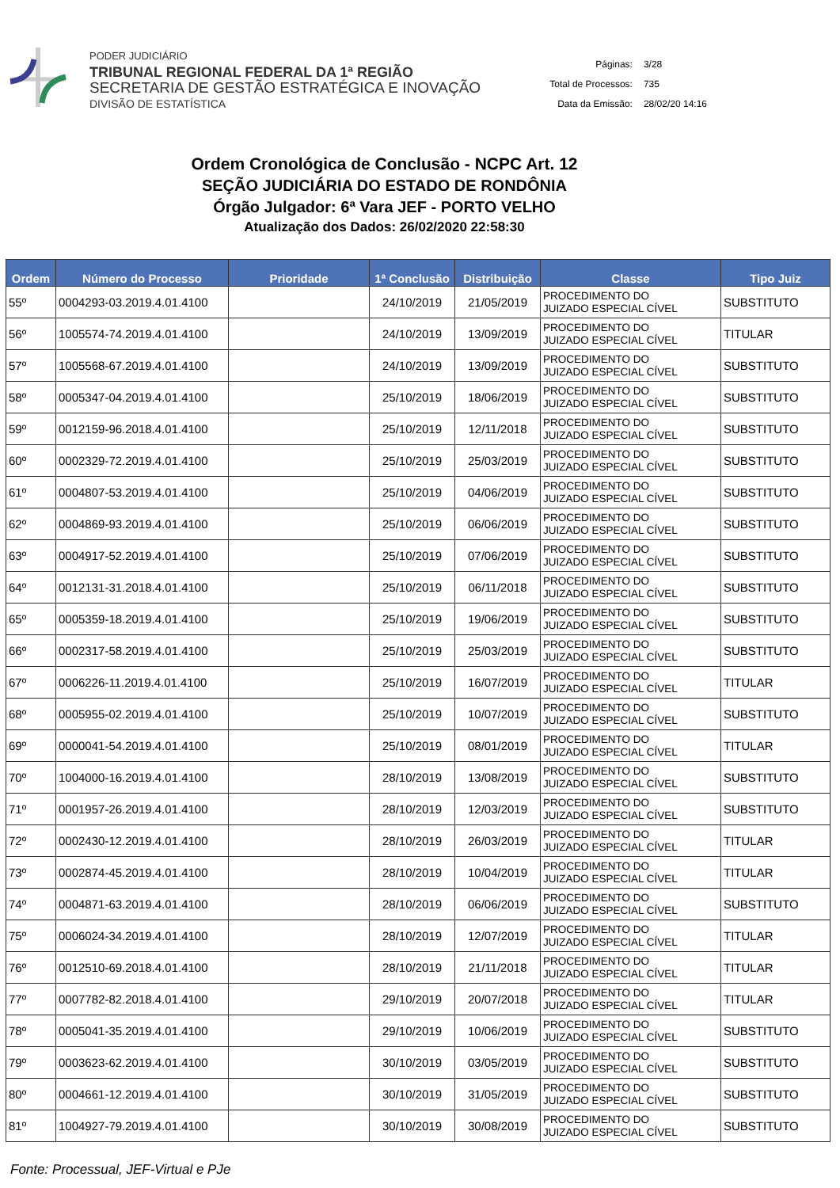PODER JUDICIÁRIO
TRIBUNAL REGIONAL FEDERAL DA 1ª REGIÃO
SECRETARIA DE GESTÃO ESTRATÉGICA E INOVAÇÃO
DIVISÃO DE ESTATÍSTICA
| Páginas: | 3/28 |
| Total de Processos: | 735 |
| Data da Emissão: | 28/02/20 14:16 |
Ordem Cronológica de Conclusão - NCPC Art. 12
SEÇÃO JUDICIÁRIA DO ESTADO DE RONDÔNIA
Órgão Julgador: 6ª Vara JEF - PORTO VELHO
Atualização dos Dados: 26/02/2020 22:58:30
| Ordem | Número do Processo | Prioridade | 1ª Conclusão | Distribuição | Classe | Tipo Juiz |
| --- | --- | --- | --- | --- | --- | --- |
| 55º | 0004293-03.2019.4.01.4100 | | 24/10/2019 | 21/05/2019 | PROCEDIMENTO DO JUIZADO ESPECIAL CÍVEL | SUBSTITUTO |
| 56º | 1005574-74.2019.4.01.4100 | | 24/10/2019 | 13/09/2019 | PROCEDIMENTO DO JUIZADO ESPECIAL CÍVEL | TITULAR |
| 57º | 1005568-67.2019.4.01.4100 | | 24/10/2019 | 13/09/2019 | PROCEDIMENTO DO JUIZADO ESPECIAL CÍVEL | SUBSTITUTO |
| 58º | 0005347-04.2019.4.01.4100 | | 25/10/2019 | 18/06/2019 | PROCEDIMENTO DO JUIZADO ESPECIAL CÍVEL | SUBSTITUTO |
| 59º | 0012159-96.2018.4.01.4100 | | 25/10/2019 | 12/11/2018 | PROCEDIMENTO DO JUIZADO ESPECIAL CÍVEL | SUBSTITUTO |
| 60º | 0002329-72.2019.4.01.4100 | | 25/10/2019 | 25/03/2019 | PROCEDIMENTO DO JUIZADO ESPECIAL CÍVEL | SUBSTITUTO |
| 61º | 0004807-53.2019.4.01.4100 | | 25/10/2019 | 04/06/2019 | PROCEDIMENTO DO JUIZADO ESPECIAL CÍVEL | SUBSTITUTO |
| 62º | 0004869-93.2019.4.01.4100 | | 25/10/2019 | 06/06/2019 | PROCEDIMENTO DO JUIZADO ESPECIAL CÍVEL | SUBSTITUTO |
| 63º | 0004917-52.2019.4.01.4100 | | 25/10/2019 | 07/06/2019 | PROCEDIMENTO DO JUIZADO ESPECIAL CÍVEL | SUBSTITUTO |
| 64º | 0012131-31.2018.4.01.4100 | | 25/10/2019 | 06/11/2018 | PROCEDIMENTO DO JUIZADO ESPECIAL CÍVEL | SUBSTITUTO |
| 65º | 0005359-18.2019.4.01.4100 | | 25/10/2019 | 19/06/2019 | PROCEDIMENTO DO JUIZADO ESPECIAL CÍVEL | SUBSTITUTO |
| 66º | 0002317-58.2019.4.01.4100 | | 25/10/2019 | 25/03/2019 | PROCEDIMENTO DO JUIZADO ESPECIAL CÍVEL | SUBSTITUTO |
| 67º | 0006226-11.2019.4.01.4100 | | 25/10/2019 | 16/07/2019 | PROCEDIMENTO DO JUIZADO ESPECIAL CÍVEL | TITULAR |
| 68º | 0005955-02.2019.4.01.4100 | | 25/10/2019 | 10/07/2019 | PROCEDIMENTO DO JUIZADO ESPECIAL CÍVEL | SUBSTITUTO |
| 69º | 0000041-54.2019.4.01.4100 | | 25/10/2019 | 08/01/2019 | PROCEDIMENTO DO JUIZADO ESPECIAL CÍVEL | TITULAR |
| 70º | 1004000-16.2019.4.01.4100 | | 28/10/2019 | 13/08/2019 | PROCEDIMENTO DO JUIZADO ESPECIAL CÍVEL | SUBSTITUTO |
| 71º | 0001957-26.2019.4.01.4100 | | 28/10/2019 | 12/03/2019 | PROCEDIMENTO DO JUIZADO ESPECIAL CÍVEL | SUBSTITUTO |
| 72º | 0002430-12.2019.4.01.4100 | | 28/10/2019 | 26/03/2019 | PROCEDIMENTO DO JUIZADO ESPECIAL CÍVEL | TITULAR |
| 73º | 0002874-45.2019.4.01.4100 | | 28/10/2019 | 10/04/2019 | PROCEDIMENTO DO JUIZADO ESPECIAL CÍVEL | TITULAR |
| 74º | 0004871-63.2019.4.01.4100 | | 28/10/2019 | 06/06/2019 | PROCEDIMENTO DO JUIZADO ESPECIAL CÍVEL | SUBSTITUTO |
| 75º | 0006024-34.2019.4.01.4100 | | 28/10/2019 | 12/07/2019 | PROCEDIMENTO DO JUIZADO ESPECIAL CÍVEL | TITULAR |
| 76º | 0012510-69.2018.4.01.4100 | | 28/10/2019 | 21/11/2018 | PROCEDIMENTO DO JUIZADO ESPECIAL CÍVEL | TITULAR |
| 77º | 0007782-82.2018.4.01.4100 | | 29/10/2019 | 20/07/2018 | PROCEDIMENTO DO JUIZADO ESPECIAL CÍVEL | TITULAR |
| 78º | 0005041-35.2019.4.01.4100 | | 29/10/2019 | 10/06/2019 | PROCEDIMENTO DO JUIZADO ESPECIAL CÍVEL | SUBSTITUTO |
| 79º | 0003623-62.2019.4.01.4100 | | 30/10/2019 | 03/05/2019 | PROCEDIMENTO DO JUIZADO ESPECIAL CÍVEL | SUBSTITUTO |
| 80º | 0004661-12.2019.4.01.4100 | | 30/10/2019 | 31/05/2019 | PROCEDIMENTO DO JUIZADO ESPECIAL CÍVEL | SUBSTITUTO |
| 81º | 1004927-79.2019.4.01.4100 | | 30/10/2019 | 30/08/2019 | PROCEDIMENTO DO JUIZADO ESPECIAL CÍVEL | SUBSTITUTO |
Fonte: Processual, JEF-Virtual e PJe